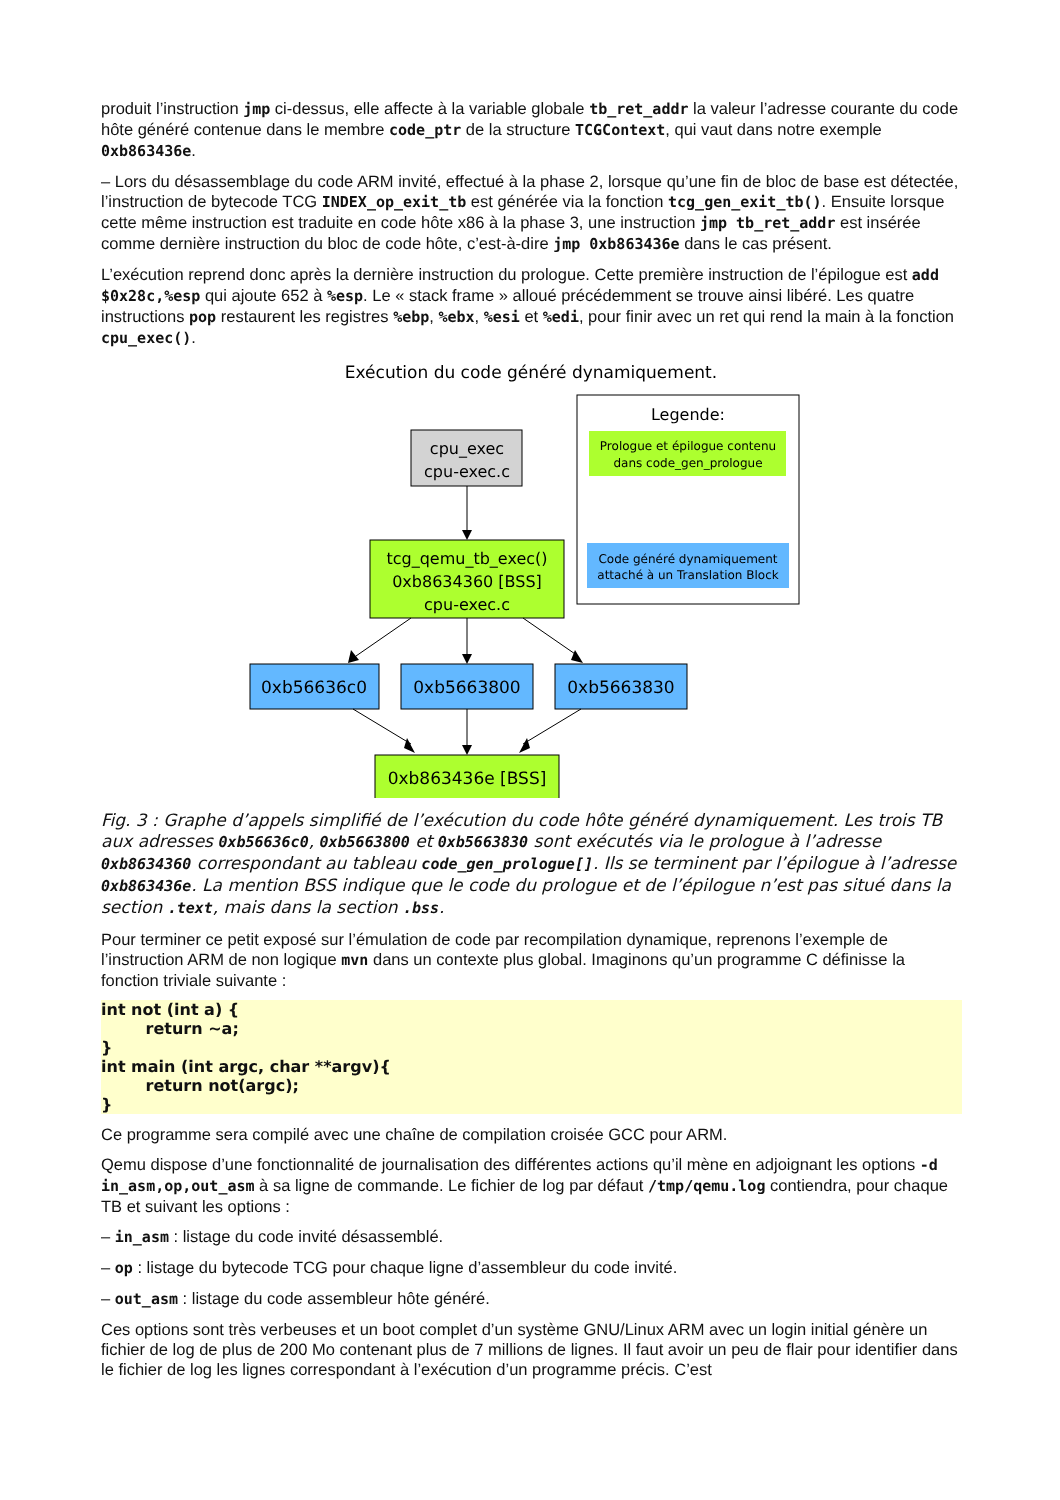produit l’instruction jmp ci-dessus, elle affecte à la variable globale tb_ret_addr la valeur l’adresse courante du code hôte généré contenue dans le membre code_ptr de la structure TCGContext, qui vaut dans notre exemple 0xb863436e.
– Lors du désassemblage du code ARM invité, effectué à la phase 2, lorsque qu’une fin de bloc de base est détectée, l’instruction de bytecode TCG INDEX_op_exit_tb est générée via la fonction tcg_gen_exit_tb(). Ensuite lorsque cette même instruction est traduite en code hôte x86 à la phase 3, une instruction jmp tb_ret_addr est insérée comme dernière instruction du bloc de code hôte, c’est-à-dire jmp 0xb863436e dans le cas présent.
L’exécution reprend donc après la dernière instruction du prologue. Cette première instruction de l’épilogue est add $0x28c,%esp qui ajoute 652 à %esp. Le « stack frame » alloué précédemment se trouve ainsi libéré. Les quatre instructions pop restaurent les registres %ebp, %ebx, %esi et %edi, pour finir avec un ret qui rend la main à la fonction cpu_exec().
Exécution du code généré dynamiquement.
Legende:
Prologue et épilogue contenu
dans code_gen_prologue
Code généré dynamiquement
attaché à un Translation Block
cpu_exec
cpu-exec.c
tcg_qemu_tb_exec()
0xb8634360 [BSS]
cpu-exec.c
0xb56636c0
0xb5663800
0xb5663830
0xb863436e [BSS]
Fig. 3 : Graphe d’appels simplifié de l’exécution du code hôte généré dynamiquement. Les trois TB aux adresses 0xb56636c0, 0xb5663800 et 0xb5663830 sont exécutés via le prologue à l’adresse 0xb8634360 correspondant au tableau code_gen_prologue[]. Ils se terminent par l’épilogue à l’adresse 0xb863436e. La mention BSS indique que le code du prologue et de l’épilogue n’est pas situé dans la section .text, mais dans la section .bss.
Pour terminer ce petit exposé sur l’émulation de code par recompilation dynamique, reprenons l’exemple de l’instruction ARM de non logique mvn dans un contexte plus global. Imaginons qu’un programme C définisse la fonction triviale suivante :
int not (int a) { return ~a; } int main (int argc, char **argv){ return not(argc); }
Ce programme sera compilé avec une chaîne de compilation croisée GCC pour ARM.
Qemu dispose d’une fonctionnalité de journalisation des différentes actions qu’il mène en adjoignant les options -d in_asm,op,out_asm à sa ligne de commande. Le fichier de log par défaut /tmp/qemu.log contiendra, pour chaque TB et suivant les options :
– in_asm : listage du code invité désassemblé.
– op : listage du bytecode TCG pour chaque ligne d’assembleur du code invité.
– out_asm : listage du code assembleur hôte généré.
Ces options sont très verbeuses et un boot complet d’un système GNU/Linux ARM avec un login initial génère un fichier de log de plus de 200 Mo contenant plus de 7 millions de lignes. Il faut avoir un peu de flair pour identifier dans le fichier de log les lignes correspondant à l’exécution d’un programme précis. C’est